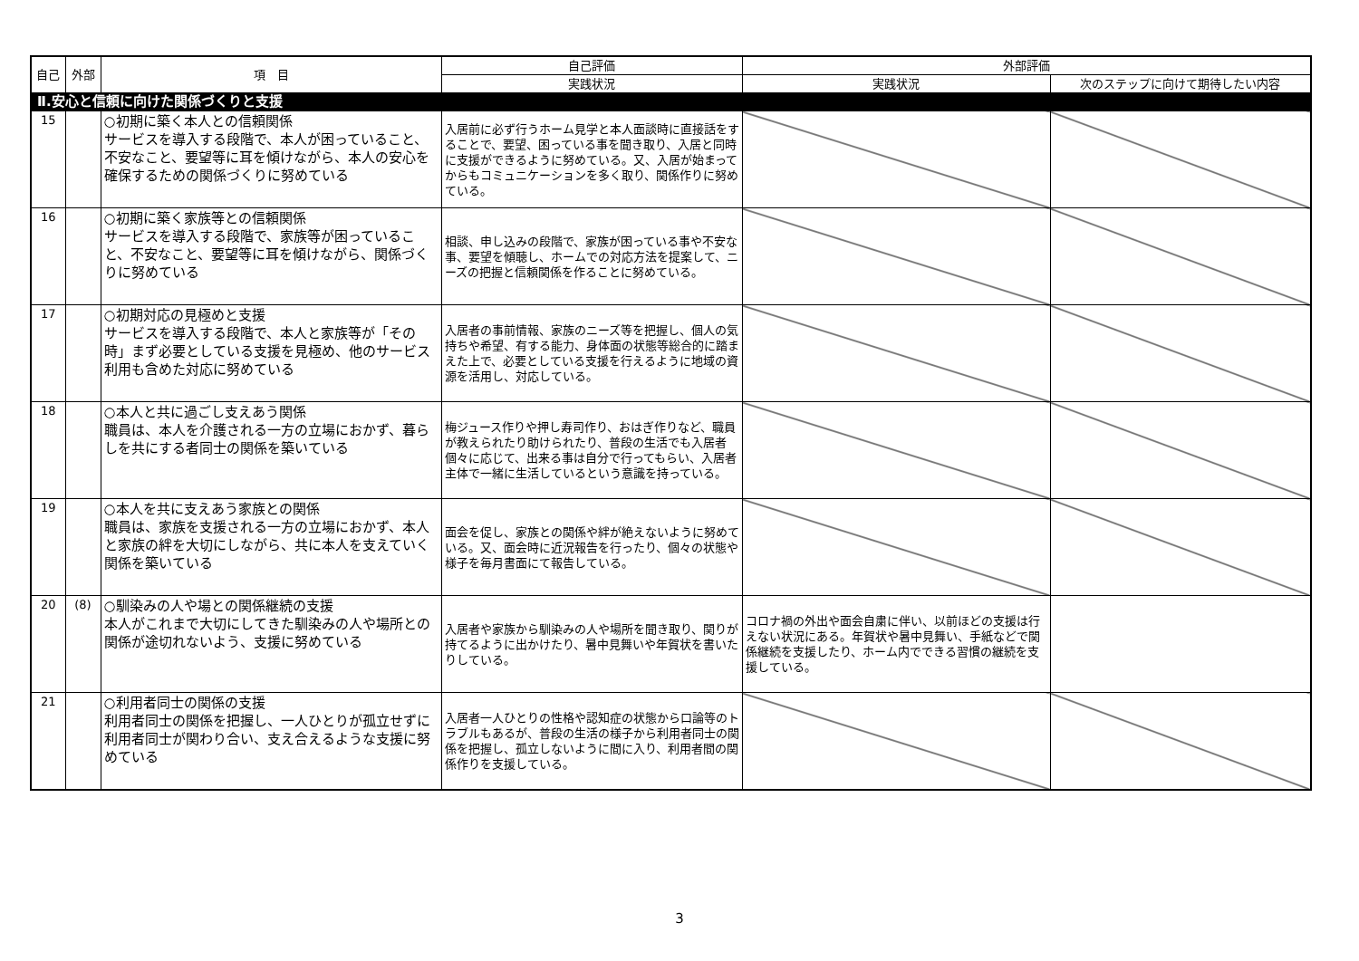| 自己 | 外部 | 項 目 | 自己評価 | 外部評価 | |
| --- | --- | --- | --- | --- | --- |
| | | | 実践状況 | 実践状況 | 次のステップに向けて期待したい内容 |
| Ⅱ.安心と信頼に向けた関係づくりと支援 | | | | | |
| 15 | | ○初期に築く本人との信頼関係 サービスを導入する段階で、本人が困っていること、不安なこと、要望等に耳を傾けながら、本人の安心を確保するための関係づくりに努めている | 入居前に必ず行うホーム見学と本人面談時に直接話をすることで、要望、困っている事を聞き取り、入居と同時に支援ができるように努めている。又、入居が始まってからもコミュニケーションを多く取り、関係作りに努めている。 | | |
| 16 | | ○初期に築く家族等との信頼関係 サービスを導入する段階で、家族等が困っていること、不安なこと、要望等に耳を傾けながら、関係づくりに努めている | 相談、申し込みの段階で、家族が困っている事や不安な事、要望を傾聴し、ホームでの対応方法を提案して、ニーズの把握と信頼関係を作ることに努めている。 | | |
| 17 | | ○初期対応の見極めと支援 サービスを導入する段階で、本人と家族等が「その時」まず必要としている支援を見極め、他のサービス利用も含めた対応に努めている | 入居者の事前情報、家族のニーズ等を把握し、個人の気持ちや希望、有する能力、身体面の状態等総合的に踏まえた上で、必要としている支援を行えるように地域の資源を活用し、対応している。 | | |
| 18 | | ○本人と共に過ごし支えあう関係 職員は、本人を介護される一方の立場におかず、暮らしを共にする者同士の関係を築いている | 梅ジュース作りや押し寿司作り、おはぎ作りなど、職員が教えられたり助けられたり、普段の生活でも入居者個々に応じて、出来る事は自分で行ってもらい、入居者主体で一緒に生活しているという意識を持っている。 | | |
| 19 | | ○本人を共に支えあう家族との関係 職員は、家族を支援される一方の立場におかず、本人と家族の絆を大切にしながら、共に本人を支えていく関係を築いている | 面会を促し、家族との関係や絆が絶えないように努めている。又、面会時に近況報告を行ったり、個々の状態や様子を毎月書面にて報告している。 | | |
| 20 | (8) | ○馴染みの人や場との関係継続の支援 本人がこれまで大切にしてきた馴染みの人や場所との関係が途切れないよう、支援に努めている | 入居者や家族から馴染みの人や場所を聞き取り、関りが持てるように出かけたり、暑中見舞いや年賀状を書いたりしている。 | コロナ禍の外出や面会自粛に伴い、以前ほどの支援は行えない状況にある。年賀状や暑中見舞い、手紙などで関係継続を支援したり、ホーム内でできる習慣の継続を支援している。 | |
| 21 | | ○利用者同士の関係の支援 利用者同士の関係を把握し、一人ひとりが孤立せずに利用者同士が関わり合い、支え合えるような支援に努めている | 入居者一人ひとりの性格や認知症の状態から口論等のトラブルもあるが、普段の生活の様子から利用者同士の関係を把握し、孤立しないように間に入り、利用者間の関係作りを支援している。 | | |
3